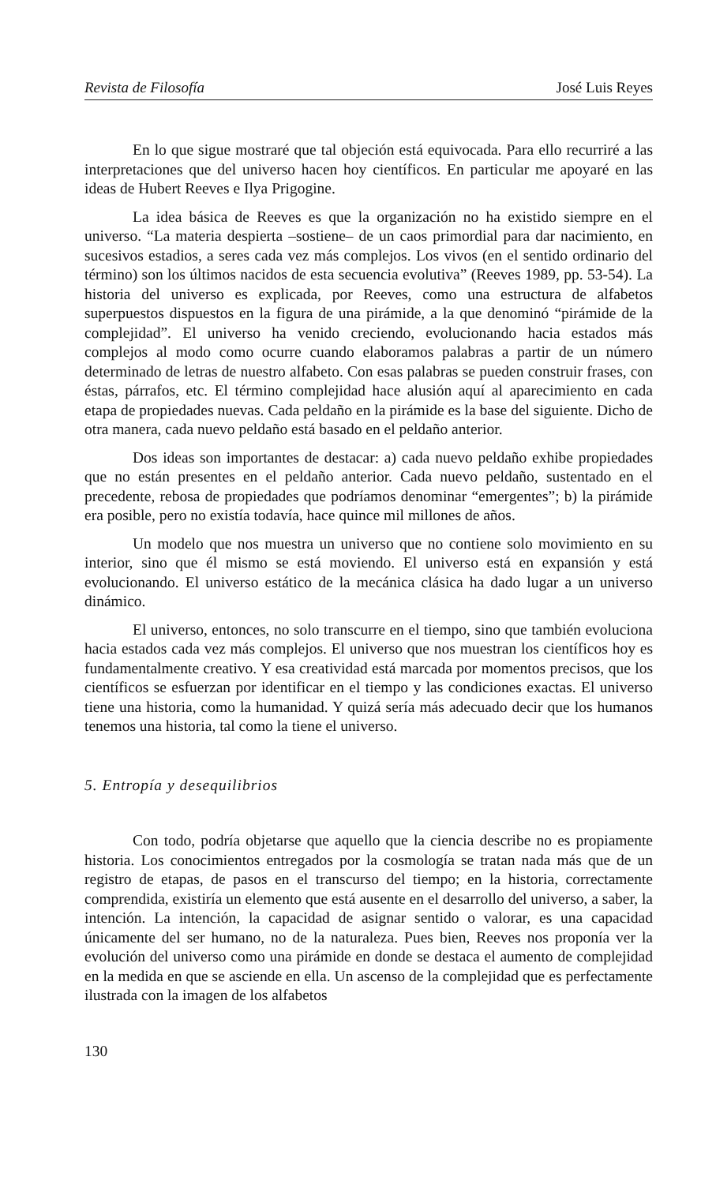Revista de Filosofía José Luis Reyes
En lo que sigue mostraré que tal objeción está equivocada. Para ello recurriré a las interpretaciones que del universo hacen hoy científicos. En particular me apoyaré en las ideas de Hubert Reeves e Ilya Prigogine.
La idea básica de Reeves es que la organización no ha existido siempre en el universo. “La materia despierta –sostiene– de un caos primordial para dar nacimiento, en sucesivos estadios, a seres cada vez más complejos. Los vivos (en el sentido ordinario del término) son los últimos nacidos de esta secuencia evolutiva” (Reeves 1989, pp. 53-54). La historia del universo es explicada, por Reeves, como una estructura de alfabetos superpuestos dispuestos en la figura de una pirámide, a la que denominó “pirámide de la complejidad”. El universo ha venido creciendo, evolucionando hacia estados más complejos al modo como ocurre cuando elaboramos palabras a partir de un número determinado de letras de nuestro alfabeto. Con esas palabras se pueden construir frases, con éstas, párrafos, etc. El término complejidad hace alusión aquí al aparecimiento en cada etapa de propiedades nuevas. Cada peldaño en la pirámide es la base del siguiente. Dicho de otra manera, cada nuevo peldaño está basado en el peldaño anterior.
Dos ideas son importantes de destacar: a) cada nuevo peldaño exhibe propiedades que no están presentes en el peldaño anterior. Cada nuevo peldaño, sustentado en el precedente, rebosa de propiedades que podríamos denominar “emergentes”; b) la pirámide era posible, pero no existía todavía, hace quince mil millones de años.
Un modelo que nos muestra un universo que no contiene solo movimiento en su interior, sino que él mismo se está moviendo. El universo está en expansión y está evolucionando. El universo estático de la mecánica clásica ha dado lugar a un universo dinámico.
El universo, entonces, no solo transcurre en el tiempo, sino que también evoluciona hacia estados cada vez más complejos. El universo que nos muestran los científicos hoy es fundamentalmente creativo. Y esa creatividad está marcada por momentos precisos, que los científicos se esfuerzan por identificar en el tiempo y las condiciones exactas. El universo tiene una historia, como la humanidad. Y quizá sería más adecuado decir que los humanos tenemos una historia, tal como la tiene el universo.
5. Entropía y desequilibrios
Con todo, podría objetarse que aquello que la ciencia describe no es propiamente historia. Los conocimientos entregados por la cosmología se tratan nada más que de un registro de etapas, de pasos en el transcurso del tiempo; en la historia, correctamente comprendida, existiría un elemento que está ausente en el desarrollo del universo, a saber, la intención. La intención, la capacidad de asignar sentido o valorar, es una capacidad únicamente del ser humano, no de la naturaleza. Pues bien, Reeves nos proponía ver la evolución del universo como una pirámide en donde se destaca el aumento de complejidad en la medida en que se asciende en ella. Un ascenso de la complejidad que es perfectamente ilustrada con la imagen de los alfabetos
130